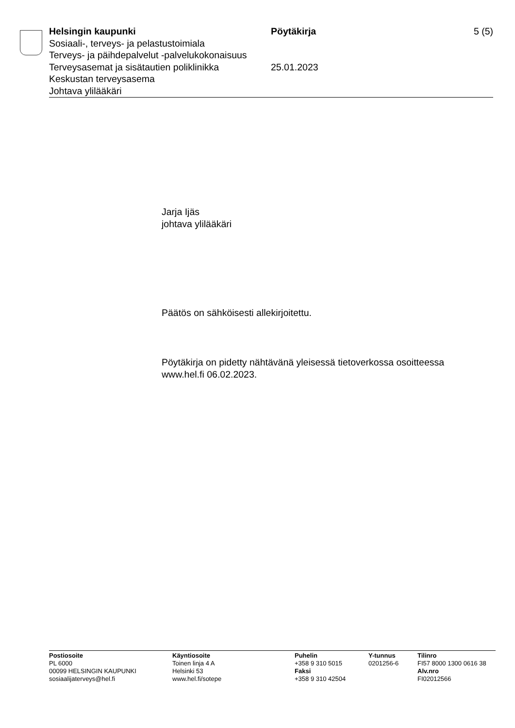Helsingin kaupunki Pöytäkirja 5 (5)
Sosiaali-, terveys- ja pelastustoimiala
Terveys- ja päihdepalvelut -palvelukokonaisuus
Terveysasemat ja sisätautien poliklinikka
25.01.2023
Keskustan terveysasema
Johtava ylilääkäri
Jarja Ijäs
johtava ylilääkäri
Päätös on sähköisesti allekirjoitettu.
Pöytäkirja on pidetty nähtävänä yleisessä tietoverkossa osoitteessa
www.hel.fi 06.02.2023.
Postiosoite
PL 6000
00099 HELSINGIN KAUPUNKI
sosiaalijaterveys@hel.fi
Käyntiosoite
Toinen linja 4 A
Helsinki 53
www.hel.fi/sotepe
Puhelin
+358 9 310 5015
Faksi
+358 9 310 42504
Y-tunnus
0201256-6
Tilinro
FI57 8000 1300 0616 38
Alv.nro
FI02012566